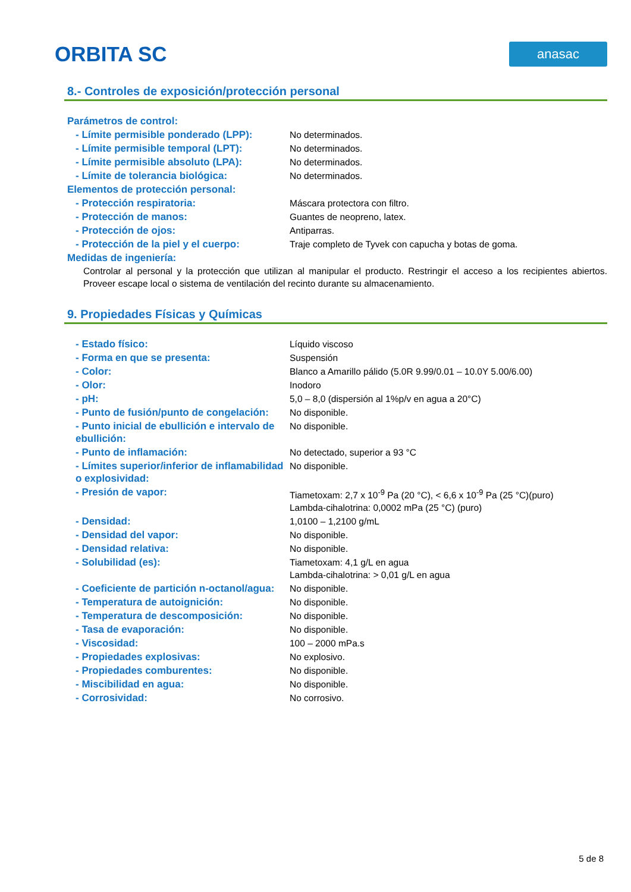ORBITA SC
anasac
8.- Controles de exposición/protección personal
| Parámetros de control: | |
| - Límite permisible ponderado (LPP): | No determinados. |
| - Límite permisible temporal (LPT): | No determinados. |
| - Límite permisible absoluto (LPA): | No determinados. |
| - Límite de tolerancia biológica: | No determinados. |
| Elementos de protección personal: | |
| - Protección respiratoria: | Máscara protectora con filtro. |
| - Protección de manos: | Guantes de neopreno, latex. |
| - Protección de ojos: | Antiparras. |
| - Protección de la piel y el cuerpo: | Traje completo de Tyvek con capucha y botas de goma. |
| Medidas de ingeniería: | |
Controlar al personal y la protección que utilizan al manipular el producto. Restringir el acceso a los recipientes abiertos. Proveer escape local o sistema de ventilación del recinto durante su almacenamiento.
9. Propiedades Físicas y Químicas
| - Estado físico: | Líquido viscoso |
| - Forma en que se presenta: | Suspensión |
| - Color: | Blanco a Amarillo pálido (5.0R 9.99/0.01 – 10.0Y 5.00/6.00) |
| - Olor: | Inodoro |
| - pH: | 5,0 – 8,0 (dispersión al 1%p/v en agua a 20°C) |
| - Punto de fusión/punto de congelación: | No disponible. |
| - Punto inicial de ebullición e intervalo de ebullición: | No disponible. |
| - Punto de inflamación: | No detectado, superior a 93 °C |
| - Límites superior/inferior de inflamabilidad o explosividad: | No disponible. |
| - Presión de vapor: | Tiametoxam: 2,7 x 10<sup>-9</sup> Pa (20 °C), < 6,6 x 10<sup>-9</sup> Pa (25 °C)(puro) Lambda-cihalotrina: 0,0002 mPa (25 °C) (puro) |
| - Densidad: | 1,0100 – 1,2100 g/mL |
| - Densidad del vapor: | No disponible. |
| - Densidad relativa: | No disponible. |
| - Solubilidad (es): | Tiametoxam: 4,1 g/L en agua Lambda-cihalotrina: > 0,01 g/L en agua |
| - Coeficiente de partición n-octanol/agua: | No disponible. |
| - Temperatura de autoignición: | No disponible. |
| - Temperatura de descomposición: | No disponible. |
| - Tasa de evaporación: | No disponible. |
| - Viscosidad: | 100 – 2000 mPa.s |
| - Propiedades explosivas: | No explosivo. |
| - Propiedades comburentes: | No disponible. |
| - Miscibilidad en agua: | No disponible. |
| - Corrosividad: | No corrosivo. |
5 de 8